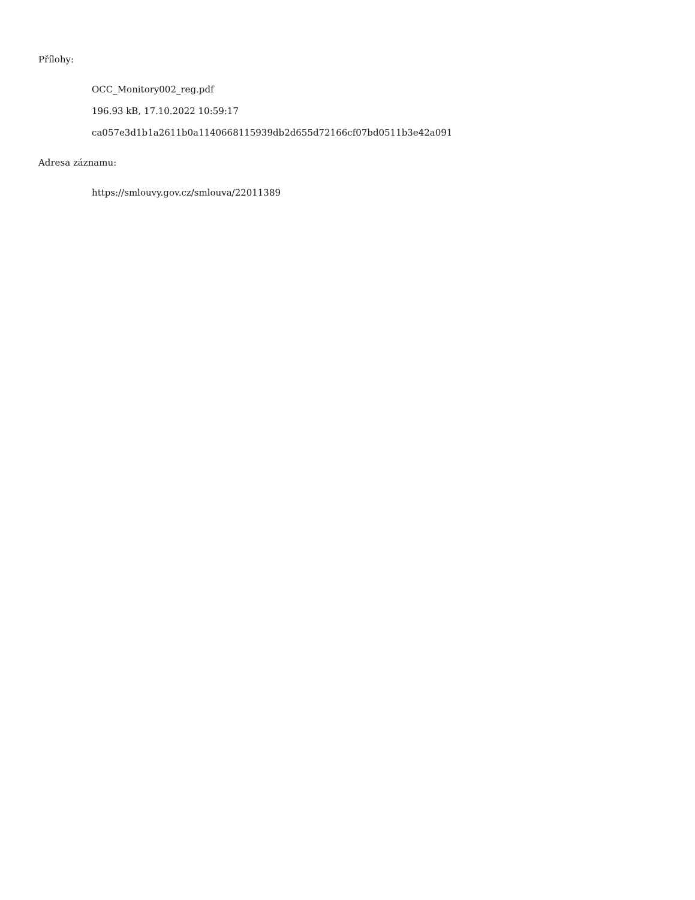Přílohy:
OCC_Monitory002_reg.pdf
196.93 kB, 17.10.2022 10:59:17
ca057e3d1b1a2611b0a1140668115939db2d655d72166cf07bd0511b3e42a091
Adresa záznamu:
https://smlouvy.gov.cz/smlouva/22011389